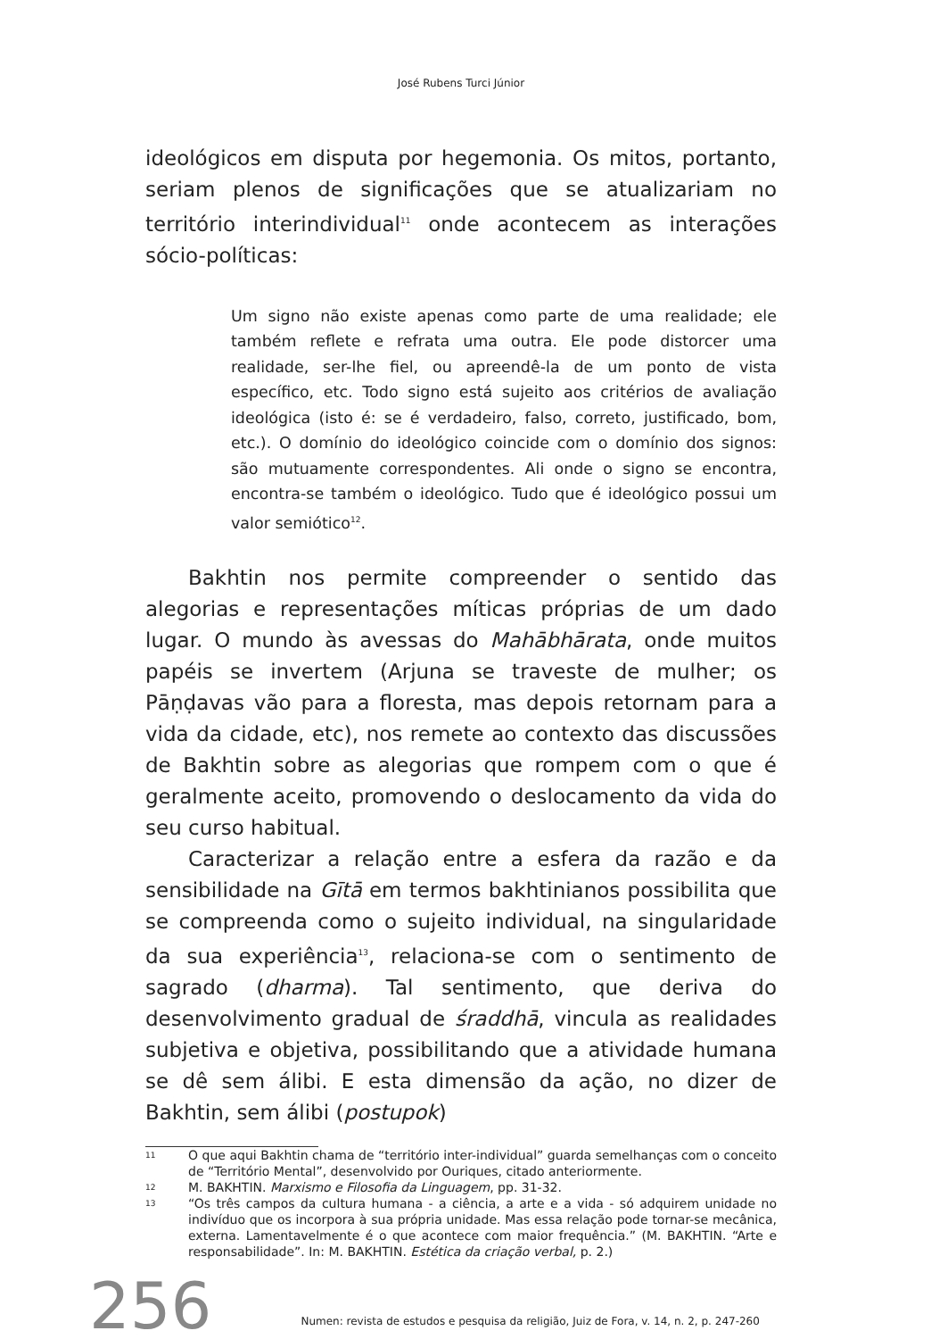José Rubens Turci Júnior
ideológicos em disputa por hegemonia. Os mitos, portanto, seriam plenos de significações que se atualizariam no território interindividual<sup>11</sup> onde acontecem as interações sócio-políticas:
Um signo não existe apenas como parte de uma realidade; ele também reflete e refrata uma outra. Ele pode distorcer uma realidade, ser-lhe fiel, ou apreendê-la de um ponto de vista específico, etc. Todo signo está sujeito aos critérios de avaliação ideológica (isto é: se é verdadeiro, falso, correto, justificado, bom, etc.). O domínio do ideológico coincide com o domínio dos signos: são mutuamente correspondentes. Ali onde o signo se encontra, encontra-se também o ideológico. Tudo que é ideológico possui um valor semiótico<sup>12</sup>.
Bakhtin nos permite compreender o sentido das alegorias e representações míticas próprias de um dado lugar. O mundo às avessas do Mahābhārata, onde muitos papéis se invertem (Arjuna se traveste de mulher; os Pāṇḍavas vão para a floresta, mas depois retornam para a vida da cidade, etc), nos remete ao contexto das discussões de Bakhtin sobre as alegorias que rompem com o que é geralmente aceito, promovendo o deslocamento da vida do seu curso habitual.
Caracterizar a relação entre a esfera da razão e da sensibilidade na Gītā em termos bakhtinianos possibilita que se compreenda como o sujeito individual, na singularidade da sua experiência<sup>13</sup>, relaciona-se com o sentimento de sagrado (dharma). Tal sentimento, que deriva do desenvolvimento gradual de śraddhā, vincula as realidades subjetiva e objetiva, possibilitando que a atividade humana se dê sem álibi. E esta dimensão da ação, no dizer de Bakhtin, sem álibi (postupok)
11 O que aqui Bakhtin chama de “território inter-individual” guarda semelhanças com o conceito de “Território Mental”, desenvolvido por Ouriques, citado anteriormente.
12 M. BAKHTIN. Marxismo e Filosofia da Linguagem, pp. 31-32.
13 “Os três campos da cultura humana - a ciência, a arte e a vida - só adquirem unidade no indivíduo que os incorpora à sua própria unidade. Mas essa relação pode tornar-se mecânica, externa. Lamentavelmente é o que acontece com maior frequência.” (M. BAKHTIN. “Arte e responsabilidade”. In: M. BAKHTIN. Estética da criação verbal, p. 2.)
256 Numen: revista de estudos e pesquisa da religião, Juiz de Fora, v. 14, n. 2, p. 247-260